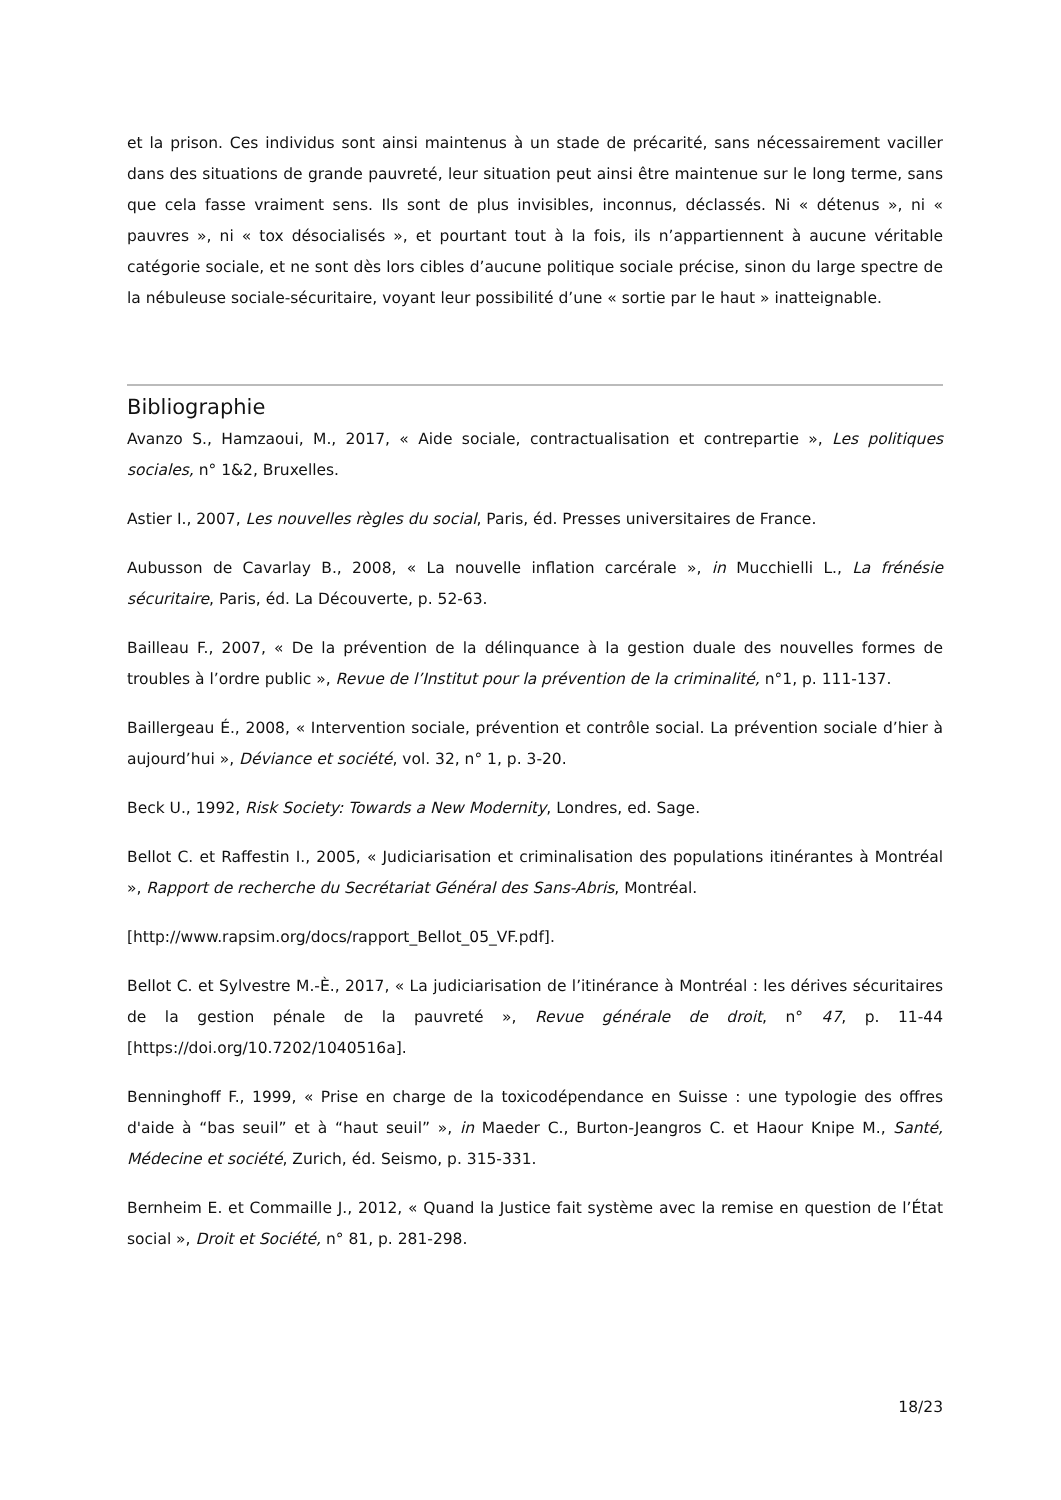et la prison. Ces individus sont ainsi maintenus à un stade de précarité, sans nécessairement vaciller dans des situations de grande pauvreté, leur situation peut ainsi être maintenue sur le long terme, sans que cela fasse vraiment sens. Ils sont de plus invisibles, inconnus, déclassés. Ni « détenus », ni « pauvres », ni « tox désocialisés », et pourtant tout à la fois, ils n’appartiennent à aucune véritable catégorie sociale, et ne sont dès lors cibles d’aucune politique sociale précise, sinon du large spectre de la nébuleuse sociale-sécuritaire, voyant leur possibilité d’une « sortie par le haut » inatteignable.
Bibliographie
Avanzo S., Hamzaoui, M., 2017, « Aide sociale, contractualisation et contrepartie », Les politiques sociales, n° 1&2, Bruxelles.
Astier I., 2007, Les nouvelles règles du social, Paris, éd. Presses universitaires de France.
Aubusson de Cavarlay B., 2008, « La nouvelle inflation carcérale », in Mucchielli L., La frénésie sécuritaire, Paris, éd. La Découverte, p. 52-63.
Bailleau F., 2007, « De la prévention de la délinquance à la gestion duale des nouvelles formes de troubles à l’ordre public », Revue de l’Institut pour la prévention de la criminalité, n°1, p. 111-137.
Baillergeau É., 2008, « Intervention sociale, prévention et contrôle social. La prévention sociale d’hier à aujourd’hui », Déviance et société, vol. 32, n° 1, p. 3-20.
Beck U., 1992, Risk Society: Towards a New Modernity, Londres, ed. Sage.
Bellot C. et Raffestin I., 2005, « Judiciarisation et criminalisation des populations itinérantes à Montréal », Rapport de recherche du Secrétariat Général des Sans-Abris, Montréal.
[http://www.rapsim.org/docs/rapport_Bellot_05_VF.pdf].
Bellot C. et Sylvestre M.-È., 2017, « La judiciarisation de l’itinérance à Montréal : les dérives sécuritaires de la gestion pénale de la pauvreté », Revue générale de droit, n° 47, p. 11-44 [https://doi.org/10.7202/1040516a].
Benninghoff F., 1999, « Prise en charge de la toxicodépendance en Suisse : une typologie des offres d'aide à “bas seuil” et à “haut seuil” », in Maeder C., Burton-Jeangros C. et Haour Knipe M., Santé, Médecine et société, Zurich, éd. Seismo, p. 315-331.
Bernheim E. et Commaille J., 2012, « Quand la Justice fait système avec la remise en question de l’État social », Droit et Société, n° 81, p. 281-298.
18/23